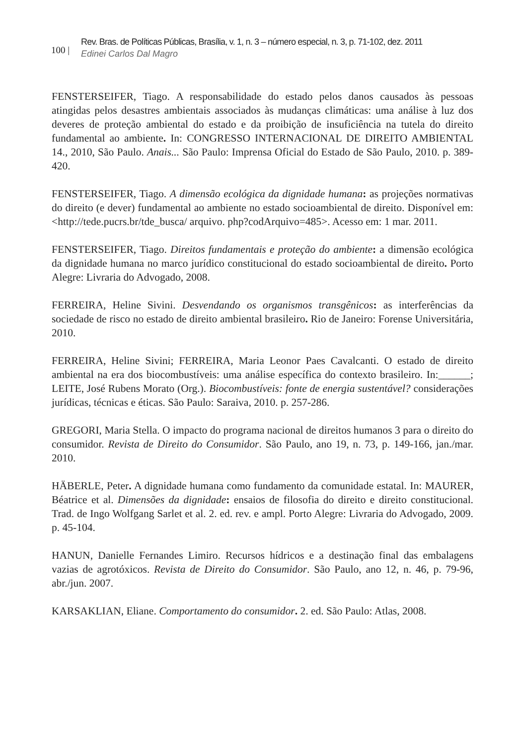100 |
Rev. Bras. de Políticas Públicas, Brasília, v. 1, n. 3 – número especial, n. 3, p. 71-102, dez. 2011
Edinei Carlos Dal Magro
FENSTERSEIFER, Tiago. A responsabilidade do estado pelos danos causados às pessoas atingidas pelos desastres ambientais associados às mudanças climáticas: uma análise à luz dos deveres de proteção ambiental do estado e da proibição de insuficiência na tutela do direito fundamental ao ambiente. In: CONGRESSO INTERNACIONAL DE DIREITO AMBIENTAL 14., 2010, São Paulo. Anais... São Paulo: Imprensa Oficial do Estado de São Paulo, 2010. p. 389-420.
FENSTERSEIFER, Tiago. A dimensão ecológica da dignidade humana: as projeções normativas do direito (e dever) fundamental ao ambiente no estado socioambiental de direito. Disponível em: <http://tede.pucrs.br/tde_busca/ arquivo. php?codArquivo=485>. Acesso em: 1 mar. 2011.
FENSTERSEIFER, Tiago. Direitos fundamentais e proteção do ambiente: a dimensão ecológica da dignidade humana no marco jurídico constitucional do estado socioambiental de direito. Porto Alegre: Livraria do Advogado, 2008.
FERREIRA, Heline Sivini. Desvendando os organismos transgênicos: as interferências da sociedade de risco no estado de direito ambiental brasileiro. Rio de Janeiro: Forense Universitária, 2010.
FERREIRA, Heline Sivini; FERREIRA, Maria Leonor Paes Cavalcanti. O estado de direito ambiental na era dos biocombustíveis: uma análise específica do contexto brasileiro. In:______; LEITE, José Rubens Morato (Org.). Biocombustíveis: fonte de energia sustentável? considerações jurídicas, técnicas e éticas. São Paulo: Saraiva, 2010. p. 257-286.
GREGORI, Maria Stella. O impacto do programa nacional de direitos humanos 3 para o direito do consumidor. Revista de Direito do Consumidor. São Paulo, ano 19, n. 73, p. 149-166, jan./mar. 2010.
HÄBERLE, Peter. A dignidade humana como fundamento da comunidade estatal. In: MAURER, Béatrice et al. Dimensões da dignidade: ensaios de filosofia do direito e direito constitucional. Trad. de Ingo Wolfgang Sarlet et al. 2. ed. rev. e ampl. Porto Alegre: Livraria do Advogado, 2009. p. 45-104.
HANUN, Danielle Fernandes Limiro. Recursos hídricos e a destinação final das embalagens vazias de agrotóxicos. Revista de Direito do Consumidor. São Paulo, ano 12, n. 46, p. 79-96, abr./jun. 2007.
KARSAKLIAN, Eliane. Comportamento do consumidor. 2. ed. São Paulo: Atlas, 2008.